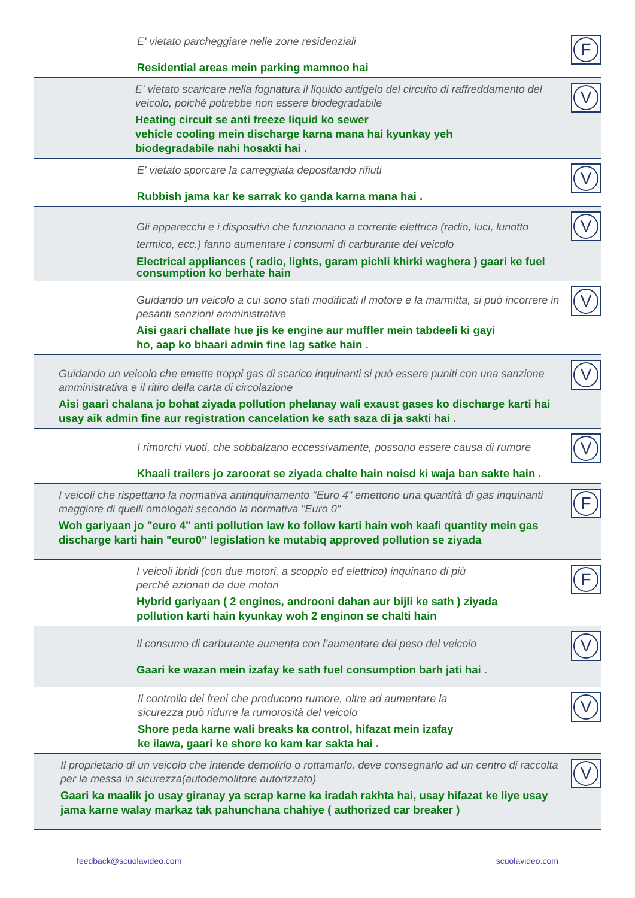E' vietato parcheggiare nelle zone residenziali
Residential areas mein parking mamnoo hai
F
E' vietato scaricare nella fognatura il liquido antigelo del circuito di raffreddamento del veicolo, poiché potrebbe non essere biodegradabile
Heating circuit se anti freeze liquid ko sewer
vehicle cooling mein discharge karna mana hai kyunkay yeh
biodegradabile nahi hosakti hai .
V
E' vietato sporcare la carreggiata depositando rifiuti
Rubbish jama kar ke sarrak ko ganda karna mana hai .
V
Gli apparecchi e i dispositivi che funzionano a corrente elettrica (radio, luci, lunotto termico, ecc.) fanno aumentare i consumi di carburante del veicolo
Electrical appliances ( radio, lights, garam pichli khirki waghera ) gaari ke fuel consumption ko berhate hain
V
Guidando un veicolo a cui sono stati modificati il motore e la marmitta, si può incorrere in pesanti sanzioni amministrative
Aisi gaari challate hue jis ke engine aur muffler mein tabdeeli ki gayi
ho, aap ko bhaari admin fine lag satke hain .
V
Guidando un veicolo che emette troppi gas di scarico inquinanti si può essere puniti con una sanzione amministrativa e il ritiro della carta di circolazione
Aisi gaari chalana jo bohat ziyada pollution phelanay wali exaust gases ko discharge karti hai usay aik admin fine aur registration cancelation ke sath saza di ja sakti hai .
V
I rimorchi vuoti, che sobbalzano eccessivamente, possono essere causa di rumore
Khaali trailers jo zaroorat se ziyada chalte hain noisd ki waja ban sakte hain .
V
I veicoli che rispettano la normativa antinquinamento "Euro 4" emettono una quantità di gas inquinanti maggiore di quelli omologati secondo la normativa "Euro 0"
Woh gariyaan jo "euro 4" anti pollution law ko follow karti hain woh kaafi quantity mein gas discharge karti hain "euro0" legislation ke mutabiq approved pollution se ziyada
F
I veicoli ibridi (con due motori, a scoppio ed elettrico) inquinano di più
perché azionati da due motori
Hybrid gariyaan ( 2 engines, androoni dahan aur bijli ke sath ) ziyada
pollution karti hain kyunkay woh 2 enginon se chalti hain
F
Il consumo di carburante aumenta con l’aumentare del peso del veicolo
Gaari ke wazan mein izafay ke sath fuel consumption barh jati hai .
V
Il controllo dei freni che producono rumore, oltre ad aumentare la
sicurezza può ridurre la rumorosità del veicolo
Shore peda karne wali breaks ka control, hifazat mein izafay
ke ilawa, gaari ke shore ko kam kar sakta hai .
V
Il proprietario di un veicolo che intende demolirlo o rottamarlo, deve consegnarlo ad un centro di raccolta per la messa in sicurezza(autodemolitore autorizzato)
Gaari ka maalik jo usay giranay ya scrap karne ka iradah rakhta hai, usay hifazat ke liye usay jama karne walay markaz tak pahunchana chahiye ( authorized car breaker )
V
feedback@scuolavideo.com scuolavideo.com